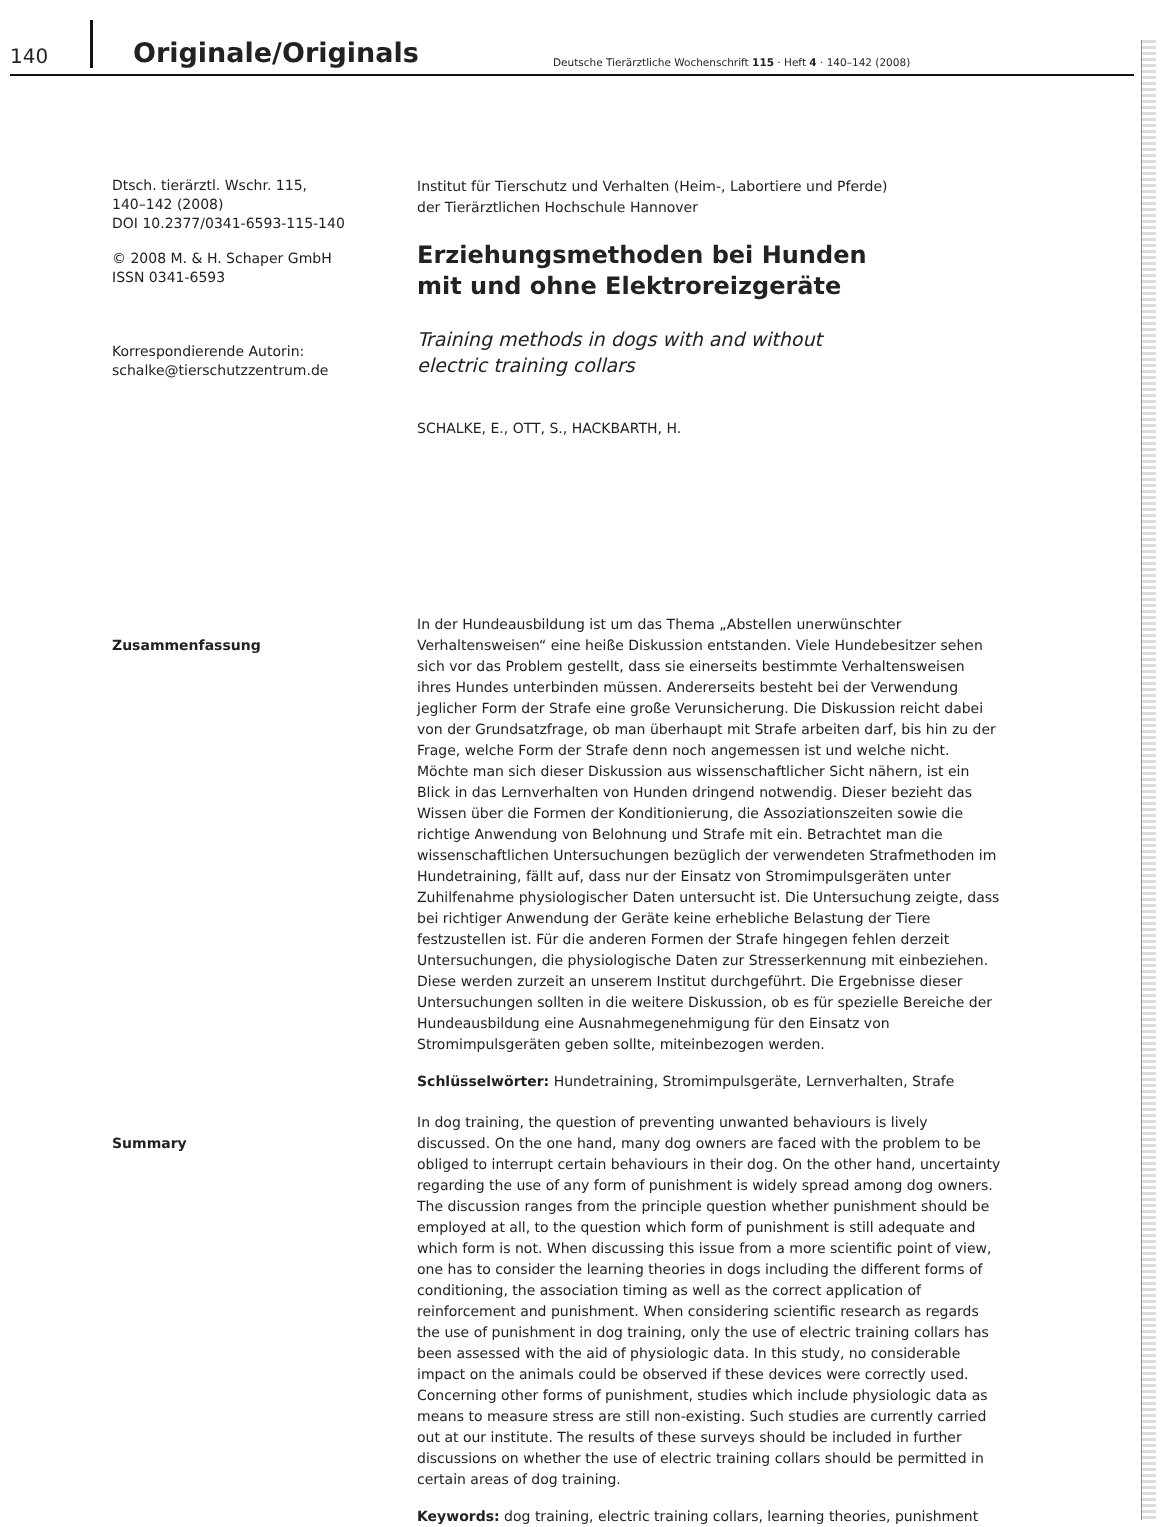140 Originale/Originals Deutsche Tierärztliche Wochenschrift 115 · Heft 4 · 140–142 (2008)
Dtsch. tierärztl. Wschr. 115,
140–142 (2008)
DOI 10.2377/0341-6593-115-140
© 2008 M. & H. Schaper GmbH
ISSN 0341-6593
Korrespondierende Autorin:
schalke@tierschutzzentrum.de
Institut für Tierschutz und Verhalten (Heim-, Labortiere und Pferde)
der Tierärztlichen Hochschule Hannover
Erziehungsmethoden bei Hunden
mit und ohne Elektroreizgeräte
Training methods in dogs with and without
electric training collars
SCHALKE, E., OTT, S., HACKBARTH, H.
Zusammenfassung
In der Hundeausbildung ist um das Thema „Abstellen unerwünschter Verhaltensweisen“ eine heiße Diskussion entstanden. Viele Hundebesitzer sehen sich vor das Problem gestellt, dass sie einerseits bestimmte Verhaltensweisen ihres Hundes unterbinden müssen. Andererseits besteht bei der Verwendung jeglicher Form der Strafe eine große Verunsicherung. Die Diskussion reicht dabei von der Grundsatzfrage, ob man überhaupt mit Strafe arbeiten darf, bis hin zu der Frage, welche Form der Strafe denn noch angemessen ist und welche nicht. Möchte man sich dieser Diskussion aus wissenschaftlicher Sicht nähern, ist ein Blick in das Lernverhalten von Hunden dringend notwendig. Dieser bezieht das Wissen über die Formen der Konditionierung, die Assoziationszeiten sowie die richtige Anwendung von Belohnung und Strafe mit ein. Betrachtet man die wissenschaftlichen Untersuchungen bezüglich der verwendeten Strafmethoden im Hundetraining, fällt auf, dass nur der Einsatz von Stromimpulsgeräten unter Zuhilfenahme physiologischer Daten untersucht ist. Die Untersuchung zeigte, dass bei richtiger Anwendung der Geräte keine erhebliche Belastung der Tiere festzustellen ist. Für die anderen Formen der Strafe hingegen fehlen derzeit Untersuchungen, die physiologische Daten zur Stresserkennung mit einbeziehen. Diese werden zurzeit an unserem Institut durchgeführt. Die Ergebnisse dieser Untersuchungen sollten in die weitere Diskussion, ob es für spezielle Bereiche der Hundeausbildung eine Ausnahmegenehmigung für den Einsatz von Stromimpulsgeräten geben sollte, miteinbezogen werden.
Schlüsselwörter: Hundetraining, Stromimpulsgeräte, Lernverhalten, Strafe
Summary
In dog training, the question of preventing unwanted behaviours is lively discussed. On the one hand, many dog owners are faced with the problem to be obliged to interrupt certain behaviours in their dog. On the other hand, uncertainty regarding the use of any form of punishment is widely spread among dog owners. The discussion ranges from the principle question whether punishment should be employed at all, to the question which form of punishment is still adequate and which form is not. When discussing this issue from a more scientific point of view, one has to consider the learning theories in dogs including the different forms of conditioning, the association timing as well as the correct application of reinforcement and punishment. When considering scientific research as regards the use of punishment in dog training, only the use of electric training collars has been assessed with the aid of physiologic data. In this study, no considerable impact on the animals could be observed if these devices were correctly used. Concerning other forms of punishment, studies which include physiologic data as means to measure stress are still non-existing. Such studies are currently carried out at our institute. The results of these surveys should be included in further discussions on whether the use of electric training collars should be permitted in certain areas of dog training.
Keywords: dog training, electric training collars, learning theories, punishment